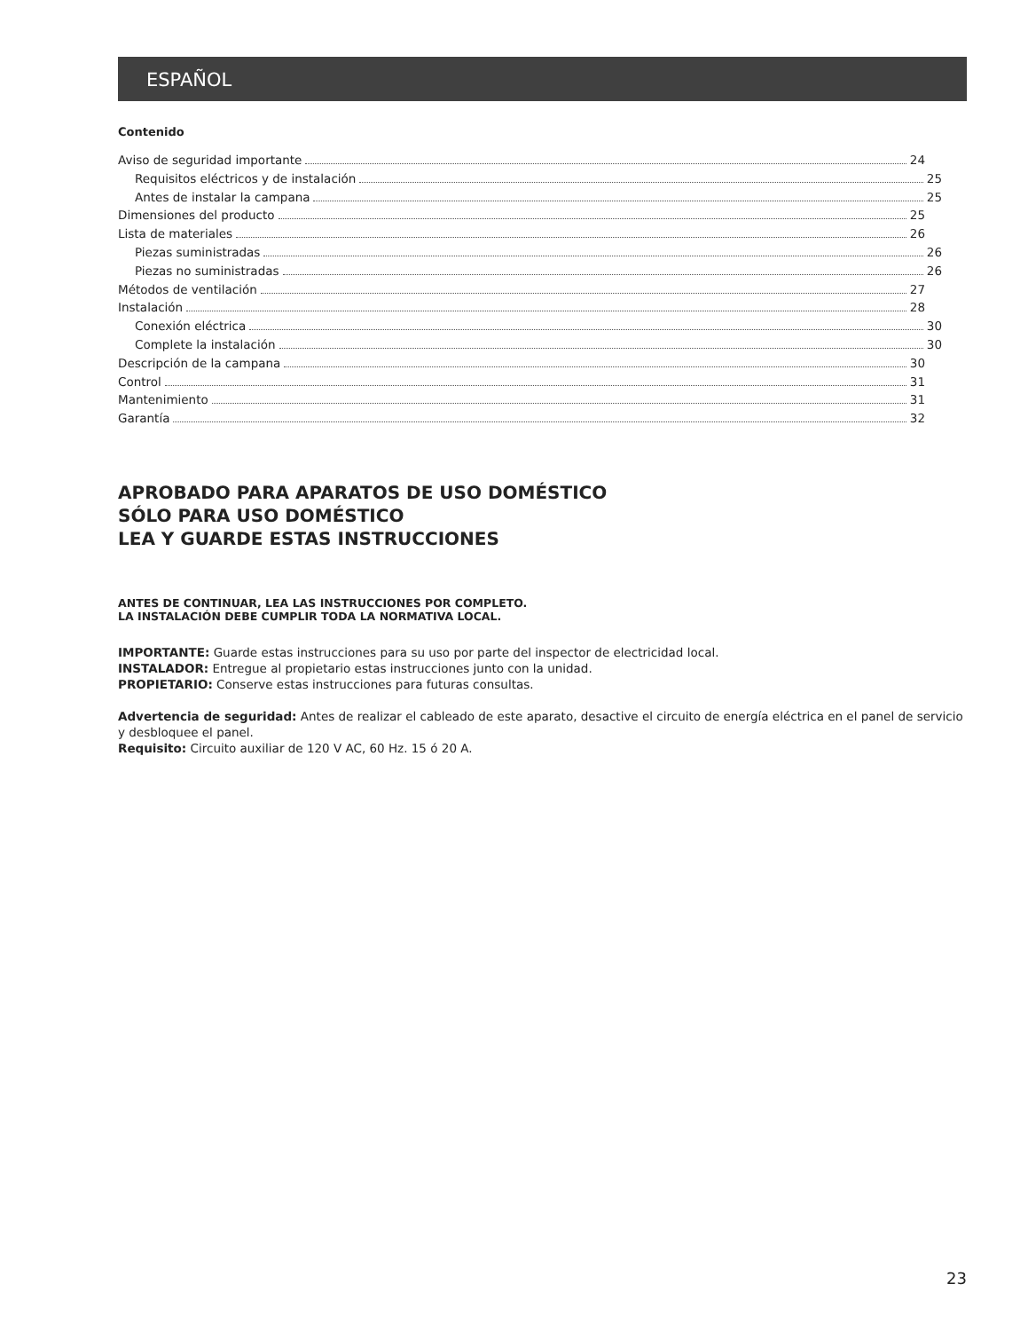ESPAÑOL
Contenido
Aviso de seguridad importante 24
Requisitos eléctricos y de instalación 25
Antes de instalar la campana 25
Dimensiones del producto 25
Lista de materiales 26
Piezas suministradas 26
Piezas no suministradas 26
Métodos de ventilación 27
Instalación 28
Conexión eléctrica 30
Complete la instalación 30
Descripción de la campana 30
Control 31
Mantenimiento 31
Garantía 32
APROBADO PARA APARATOS DE USO DOMÉSTICO
SÓLO PARA USO DOMÉSTICO
LEA Y GUARDE ESTAS INSTRUCCIONES
ANTES DE CONTINUAR, LEA LAS INSTRUCCIONES POR COMPLETO.
LA INSTALACIÓN DEBE CUMPLIR TODA LA NORMATIVA LOCAL.
IMPORTANTE: Guarde estas instrucciones para su uso por parte del inspector de electricidad local.
INSTALADOR: Entregue al propietario estas instrucciones junto con la unidad.
PROPIETARIO: Conserve estas instrucciones para futuras consultas.
Advertencia de seguridad: Antes de realizar el cableado de este aparato, desactive el circuito de energía eléctrica en el panel de servicio y desbloquee el panel.
Requisito: Circuito auxiliar de 120 V AC, 60 Hz. 15 ó 20 A.
23